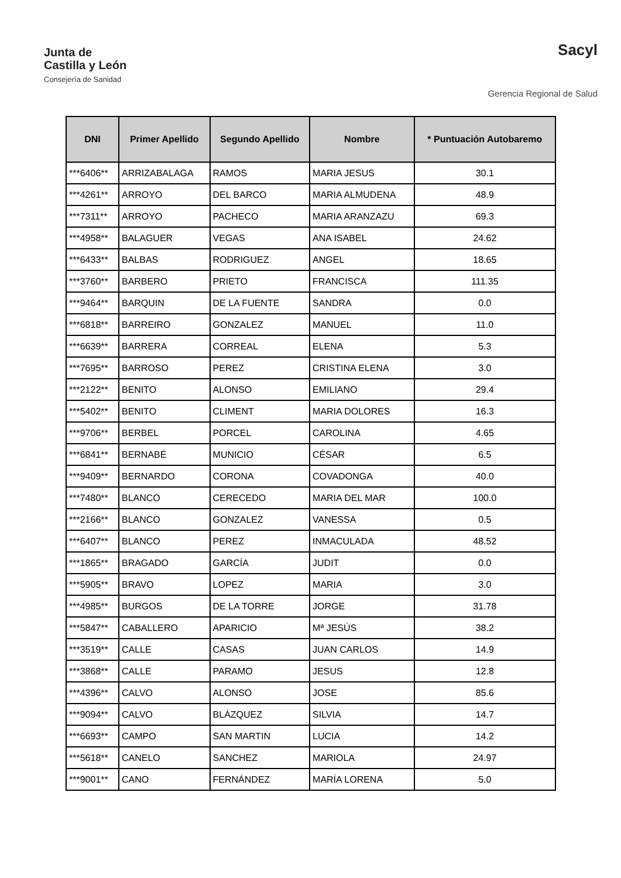Junta de
Castilla y León
Consejería de Sanidad
Sacyl
Gerencia Regional de Salud
| DNI | Primer Apellido | Segundo Apellido | Nombre | * Puntuación Autobaremo |
| --- | --- | --- | --- | --- |
| ***6406** | ARRIZABALAGA | RAMOS | MARIA JESUS | 30.1 |
| ***4261** | ARROYO | DEL BARCO | MARIA ALMUDENA | 48.9 |
| ***7311** | ARROYO | PACHECO | MARIA ARANZAZU | 69.3 |
| ***4958** | BALAGUER | VEGAS | ANA ISABEL | 24.62 |
| ***6433** | BALBAS | RODRIGUEZ | ANGEL | 18.65 |
| ***3760** | BARBERO | PRIETO | FRANCISCA | 111.35 |
| ***9464** | BARQUIN | DE LA FUENTE | SANDRA | 0.0 |
| ***6818** | BARREIRO | GONZALEZ | MANUEL | 11.0 |
| ***6639** | BARRERA | CORREAL | ELENA | 5.3 |
| ***7695** | BARROSO | PEREZ | CRISTINA ELENA | 3.0 |
| ***2122** | BENITO | ALONSO | EMILIANO | 29.4 |
| ***5402** | BENITO | CLIMENT | MARIA DOLORES | 16.3 |
| ***9706** | BERBEL | PORCEL | CAROLINA | 4.65 |
| ***6841** | BERNABÉ | MUNICIO | CÉSAR | 6.5 |
| ***9409** | BERNARDO | CORONA | COVADONGA | 40.0 |
| ***7480** | BLANCO | CERECEDO | MARIA DEL MAR | 100.0 |
| ***2166** | BLANCO | GONZALEZ | VANESSA | 0.5 |
| ***6407** | BLANCO | PEREZ | INMACULADA | 48.52 |
| ***1865** | BRAGADO | GARCÍA | JUDIT | 0.0 |
| ***5905** | BRAVO | LOPEZ | MARIA | 3.0 |
| ***4985** | BURGOS | DE LA TORRE | JORGE | 31.78 |
| ***5847** | CABALLERO | APARICIO | Mª JESÚS | 38.2 |
| ***3519** | CALLE | CASAS | JUAN CARLOS | 14.9 |
| ***3868** | CALLE | PARAMO | JESUS | 12.8 |
| ***4396** | CALVO | ALONSO | JOSE | 85.6 |
| ***9094** | CALVO | BLÁZQUEZ | SILVIA | 14.7 |
| ***6693** | CAMPO | SAN MARTIN | LUCIA | 14.2 |
| ***5618** | CANELO | SANCHEZ | MARIOLA | 24.97 |
| ***9001** | CANO | FERNÁNDEZ | MARÍA LORENA | 5.0 |